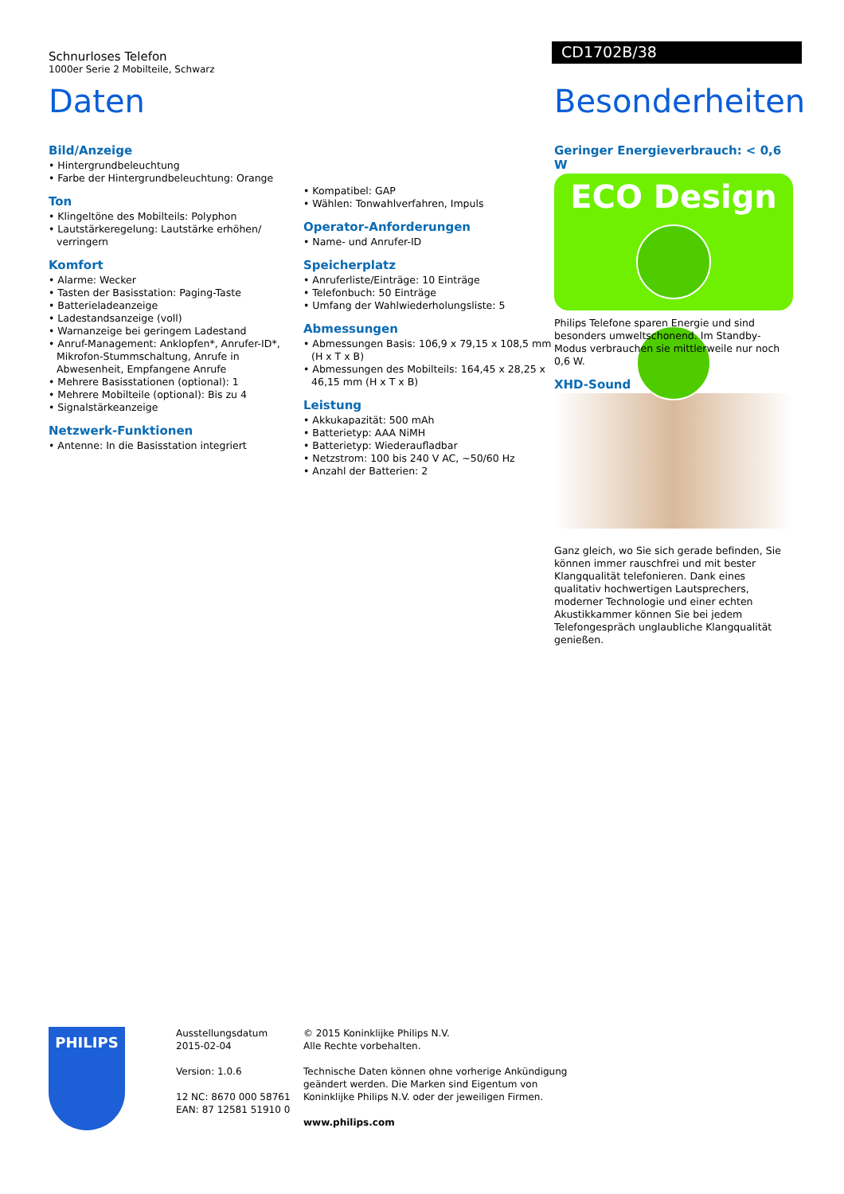Schnurloses Telefon
1000er Serie 2 Mobilteile, Schwarz
CD1702B/38
Daten
Bild/Anzeige
• Hintergrundbeleuchtung
• Farbe der Hintergrundbeleuchtung: Orange
Ton
• Klingeltöne des Mobilteils: Polyphon
• Lautstärkeregelung: Lautstärke erhöhen/ verringern
Komfort
• Alarme: Wecker
• Tasten der Basisstation: Paging-Taste
• Batterieladeanzeige
• Ladestandsanzeige (voll)
• Warnanzeige bei geringem Ladestand
• Anruf-Management: Anklopfen*, Anrufer-ID*, Mikrofon-Stummschaltung, Anrufe in Abwesenheit, Empfangene Anrufe
• Mehrere Basisstationen (optional): 1
• Mehrere Mobilteile (optional): Bis zu 4
• Signalstärkeanzeige
Netzwerk-Funktionen
• Antenne: In die Basisstation integriert
• Kompatibel: GAP
• Wählen: Tonwahlverfahren, Impuls
Operator-Anforderungen
• Name- und Anrufer-ID
Speicherplatz
• Anruferliste/Einträge: 10 Einträge
• Telefonbuch: 50 Einträge
• Umfang der Wahlwiederholungsliste: 5
Abmessungen
• Abmessungen Basis: 106,9 x 79,15 x 108,5 mm (H x T x B)
• Abmessungen des Mobilteils: 164,45 x 28,25 x 46,15 mm (H x T x B)
Leistung
• Akkukapazität: 500 mAh
• Batterietyp: AAA NiMH
• Batterietyp: Wiederaufladbar
• Netzstrom: 100 bis 240 V AC, ~50/60 Hz
• Anzahl der Batterien: 2
Besonderheiten
Geringer Energieverbrauch: < 0,6 W
ECO Design
Philips Telefone sparen Energie und sind besonders umweltschonend. Im Standby-Modus verbrauchen sie mittlerweile nur noch 0,6 W.
XHD-Sound
Ganz gleich, wo Sie sich gerade befinden, Sie können immer rauschfrei und mit bester Klangqualität telefonieren. Dank eines qualitativ hochwertigen Lautsprechers, moderner Technologie und einer echten Akustikkammer können Sie bei jedem Telefongespräch unglaubliche Klangqualität genießen.
PHILIPS
Ausstellungsdatum
2015-02-04
Version: 1.0.6
12 NC: 8670 000 58761
EAN: 87 12581 51910 0
© 2015 Koninklijke Philips N.V.
Alle Rechte vorbehalten.
Technische Daten können ohne vorherige Ankündigung
geändert werden. Die Marken sind Eigentum von
Koninklijke Philips N.V. oder der jeweiligen Firmen.
www.philips.com